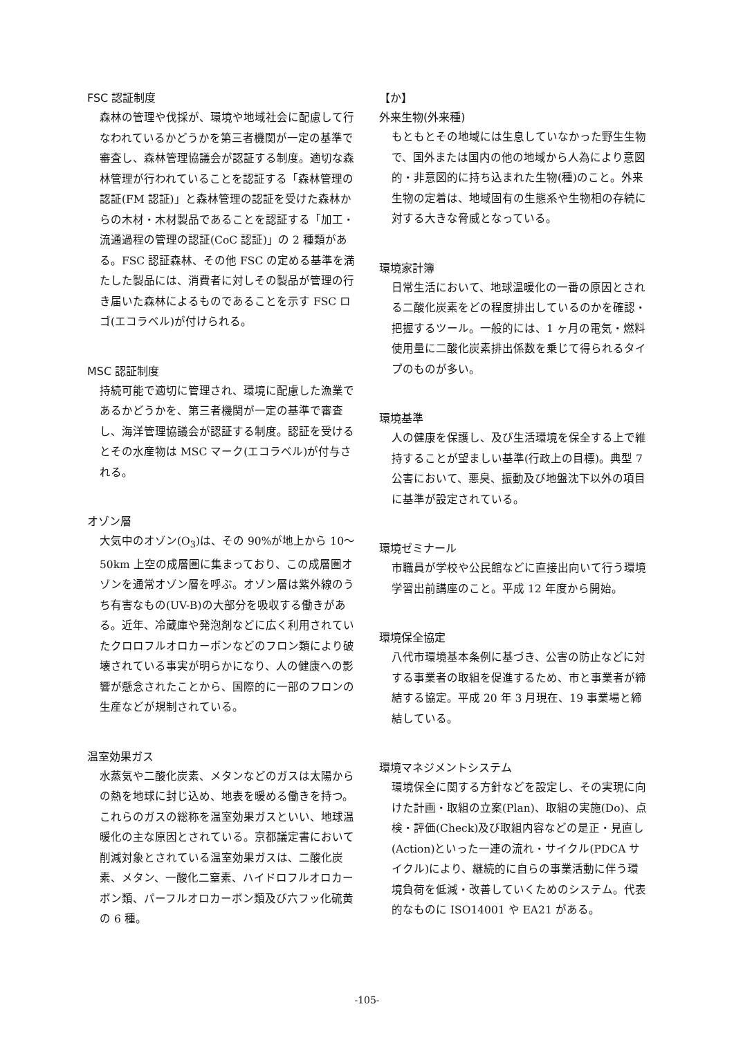FSC 認証制度
森林の管理や伐採が、環境や地域社会に配慮して行なわれているかどうかを第三者機関が一定の基準で審査し、森林管理協議会が認証する制度。適切な森林管理が行われていることを認証する「森林管理の認証(FM 認証)」と森林管理の認証を受けた森林からの木材・木材製品であることを認証する「加工・流通過程の管理の認証(CoC 認証)」の 2 種類がある。FSC 認証森林、その他 FSC の定める基準を満たした製品には、消費者に対しその製品が管理の行き届いた森林によるものであることを示す FSC ロゴ(エコラベル)が付けられる。
MSC 認証制度
持続可能で適切に管理され、環境に配慮した漁業であるかどうかを、第三者機関が一定の基準で審査し、海洋管理協議会が認証する制度。認証を受けるとその水産物は MSC マーク(エコラベル)が付与される。
オゾン層
大気中のオゾン(O<sub>3</sub>)は、その 90%が地上から 10～50km 上空の成層圏に集まっており、この成層圏オゾンを通常オゾン層を呼ぶ。オゾン層は紫外線のうち有害なもの(UV-B)の大部分を吸収する働きがある。近年、冷蔵庫や発泡剤などに広く利用されていたクロロフルオロカーボンなどのフロン類により破壊されている事実が明らかになり、人の健康への影響が懸念されたことから、国際的に一部のフロンの生産などが規制されている。
温室効果ガス
水蒸気や二酸化炭素、メタンなどのガスは太陽からの熱を地球に封じ込め、地表を暖める働きを持つ。これらのガスの総称を温室効果ガスといい、地球温暖化の主な原因とされている。京都議定書において削減対象とされている温室効果ガスは、二酸化炭素、メタン、一酸化二窒素、ハイドロフルオロカーボン類、パーフルオロカーボン類及び六フッ化硫黄の 6 種。
【か】
外来生物(外来種)
もともとその地域には生息していなかった野生生物で、国外または国内の他の地域から人為により意図的・非意図的に持ち込まれた生物(種)のこと。外来生物の定着は、地域固有の生態系や生物相の存続に対する大きな脅威となっている。
環境家計簿
日常生活において、地球温暖化の一番の原因とされる二酸化炭素をどの程度排出しているのかを確認・把握するツール。一般的には、1 ヶ月の電気・燃料使用量に二酸化炭素排出係数を乗じて得られるタイプのものが多い。
環境基準
人の健康を保護し、及び生活環境を保全する上で維持することが望ましい基準(行政上の目標)。典型 7 公害において、悪臭、振動及び地盤沈下以外の項目に基準が設定されている。
環境ゼミナール
市職員が学校や公民館などに直接出向いて行う環境学習出前講座のこと。平成 12 年度から開始。
環境保全協定
八代市環境基本条例に基づき、公害の防止などに対する事業者の取組を促進するため、市と事業者が締結する協定。平成 20 年 3 月現在、19 事業場と締結している。
環境マネジメントシステム
環境保全に関する方針などを設定し、その実現に向けた計画・取組の立案(Plan)、取組の実施(Do)、点検・評価(Check)及び取組内容などの是正・見直し(Action)といった一連の流れ・サイクル(PDCA サイクル)により、継続的に自らの事業活動に伴う環境負荷を低減・改善していくためのシステム。代表的なものに ISO14001 や EA21 がある。
-105-